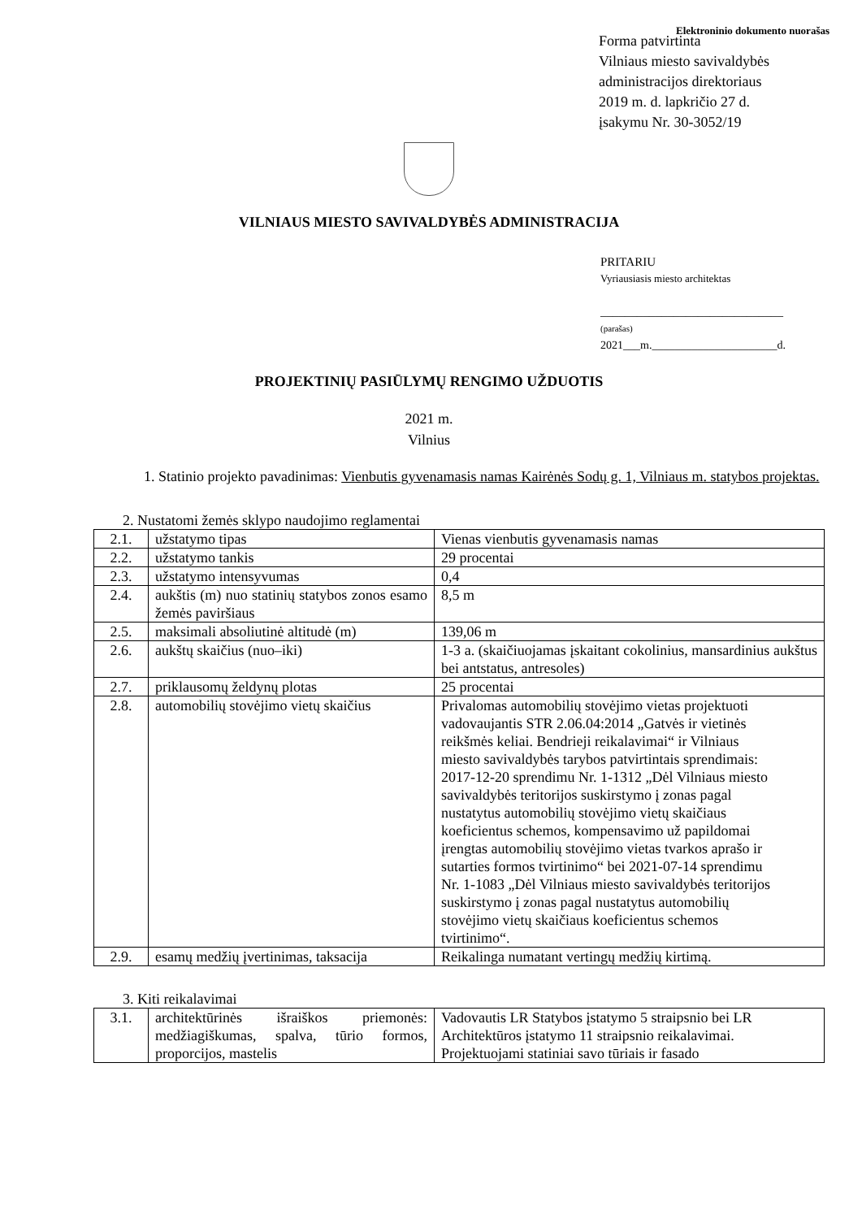Elektroninio dokumento nuorašas
Forma patvirtinta
Vilniaus miesto savivaldybės
administracijos direktoriaus
2019 m. d. lapkričio 27 d.
įsakymu Nr. 30-3052/19
VILNIAUS MIESTO SAVIVALDYBĖS ADMINISTRACIJA
PRITARIU
Vyriausiasis miesto architektas
______________________________
(parašas)
2021___m.______________________d.
PROJEKTINIŲ PASIŪLYMŲ RENGIMO UŽDUOTIS
2021 m.
Vilnius
1. Statinio projekto pavadinimas: Vienbutis gyvenamasis namas Kairėnės Sodų g. 1, Vilniaus m. statybos projektas.
2. Nustatomi žemės sklypo naudojimo reglamentai
| 2.1. | užstatymo tipas | Vienas vienbutis gyvenamasis namas |
| 2.2. | užstatymo tankis | 29 procentai |
| 2.3. | užstatymo intensyvumas | 0,4 |
| 2.4. | aukštis (m) nuo statinių statybos zonos esamo žemės paviršiaus | 8,5 m |
| 2.5. | maksimali absoliutinė altitudė (m) | 139,06 m |
| 2.6. | aukštų skaičius (nuo–iki) | 1-3 a. (skaičiuojamas įskaitant cokolinius, mansardinius aukštus bei antstatus, antresoles) |
| 2.7. | priklausomų želdynų plotas | 25 procentai |
| 2.8. | automobilių stovėjimo vietų skaičius | Privalomas automobilių stovėjimo vietas projektuoti vadovaujantis STR 2.06.04:2014 „Gatvės ir vietinės reikšmės keliai. Bendrieji reikalavimai“ ir Vilniaus miesto savivaldybės tarybos patvirtintais sprendimais: 2017-12-20 sprendimu Nr. 1-1312 „Dėl Vilniaus miesto savivaldybės teritorijos suskirstymo į zonas pagal nustatytus automobilių stovėjimo vietų skaičiaus koeficientus schemos, kompensavimo už papildomai įrengtas automobilių stovėjimo vietas tvarkos aprašo ir sutarties formos tvirtinimo“ bei 2021-07-14 sprendimu Nr. 1-1083 „Dėl Vilniaus miesto savivaldybės teritorijos suskirstymo į zonas pagal nustatytus automobilių stovėjimo vietų skaičiaus koeficientus schemos tvirtinimo“. |
| 2.9. | esamų medžių įvertinimas, taksacija | Reikalinga numatant vertingų medžių kirtimą. |
3. Kiti reikalavimai
| 3.1. | architektūrinės išraiškos priemonės: medžiagiškumas, spalva, tūrio formos, proporcijos, mastelis | Vadovautis LR Statybos įstatymo 5 straipsnio bei LR Architektūros įstatymo 11 straipsnio reikalavimai. Projektuojami statiniai savo tūriais ir fasado |